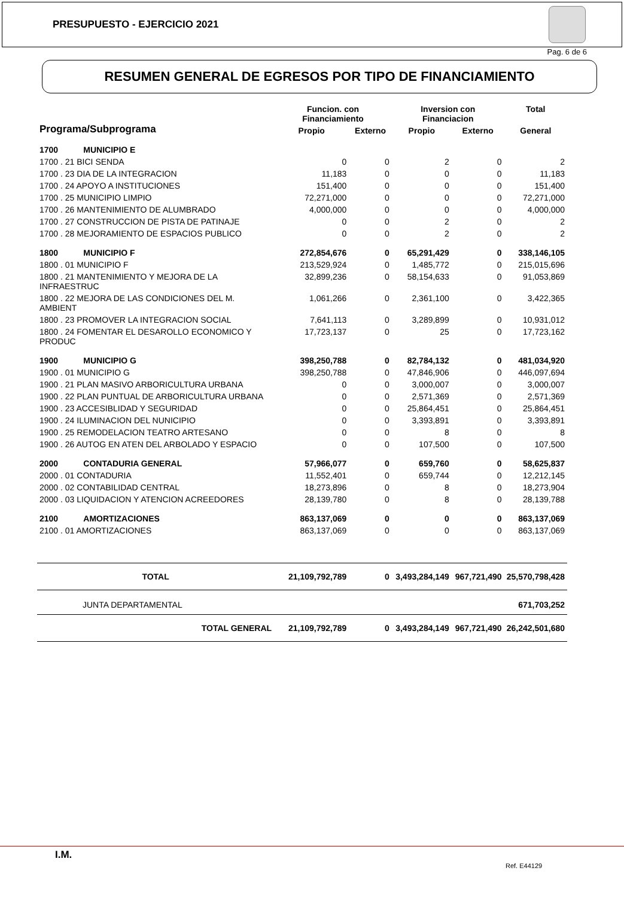PRESUPUESTO - EJERCICIO 2021
Pag. 6 de 6
RESUMEN GENERAL DE EGRESOS POR TIPO DE FINANCIAMIENTO
| Programa/Subprograma | | Funcion. con Financiamiento | | Inversion con Financiacion | | Total |
| --- | --- | --- | --- | --- | --- | --- |
| | | Propio | Externo | Propio | Externo | General |
| 1700 | MUNICIPIO E | | | | | |
| 1700 . 21 BICI SENDA | | 0 | 0 | 2 | 0 | 2 |
| 1700 . 23 DIA DE LA INTEGRACION | | 11,183 | 0 | 0 | 0 | 11,183 |
| 1700 . 24 APOYO A INSTITUCIONES | | 151,400 | 0 | 0 | 0 | 151,400 |
| 1700 . 25 MUNICIPIO LIMPIO | | 72,271,000 | 0 | 0 | 0 | 72,271,000 |
| 1700 . 26 MANTENIMIENTO DE ALUMBRADO | | 4,000,000 | 0 | 0 | 0 | 4,000,000 |
| 1700 . 27 CONSTRUCCION DE PISTA DE PATINAJE | | 0 | 0 | 2 | 0 | 2 |
| 1700 . 28 MEJORAMIENTO DE ESPACIOS PUBLICO | | 0 | 0 | 2 | 0 | 2 |
| 1800 | MUNICIPIO F | 272,854,676 | 0 | 65,291,429 | 0 | 338,146,105 |
| 1800 . 01 MUNICIPIO F | | 213,529,924 | 0 | 1,485,772 | 0 | 215,015,696 |
| 1800 . 21 MANTENIMIENTO Y MEJORA DE LA INFRAESTRUC | | 32,899,236 | 0 | 58,154,633 | 0 | 91,053,869 |
| 1800 . 22 MEJORA DE LAS CONDICIONES DEL M. AMBIENT | | 1,061,266 | 0 | 2,361,100 | 0 | 3,422,365 |
| 1800 . 23 PROMOVER LA INTEGRACION SOCIAL | | 7,641,113 | 0 | 3,289,899 | 0 | 10,931,012 |
| 1800 . 24 FOMENTAR EL DESAROLLO ECONOMICO Y PRODUC | | 17,723,137 | 0 | 25 | 0 | 17,723,162 |
| 1900 | MUNICIPIO G | 398,250,788 | 0 | 82,784,132 | 0 | 481,034,920 |
| 1900 . 01 MUNICIPIO G | | 398,250,788 | 0 | 47,846,906 | 0 | 446,097,694 |
| 1900 . 21 PLAN MASIVO ARBORICULTURA URBANA | | 0 | 0 | 3,000,007 | 0 | 3,000,007 |
| 1900 . 22 PLAN PUNTUAL DE ARBORICULTURA URBANA | | 0 | 0 | 2,571,369 | 0 | 2,571,369 |
| 1900 . 23 ACCESIBLIDAD Y SEGURIDAD | | 0 | 0 | 25,864,451 | 0 | 25,864,451 |
| 1900 . 24 ILUMINACION DEL NUNICIPIO | | 0 | 0 | 3,393,891 | 0 | 3,393,891 |
| 1900 . 25 REMODELACION TEATRO ARTESANO | | 0 | 0 | 8 | 0 | 8 |
| 1900 . 26 AUTOG EN ATEN DEL ARBOLADO Y ESPACIO | | 0 | 0 | 107,500 | 0 | 107,500 |
| 2000 | CONTADURIA GENERAL | 57,966,077 | 0 | 659,760 | 0 | 58,625,837 |
| 2000 . 01 CONTADURIA | | 11,552,401 | 0 | 659,744 | 0 | 12,212,145 |
| 2000 . 02 CONTABILIDAD CENTRAL | | 18,273,896 | 0 | 8 | 0 | 18,273,904 |
| 2000 . 03 LIQUIDACION Y ATENCION ACREEDORES | | 28,139,780 | 0 | 8 | 0 | 28,139,788 |
| 2100 | AMORTIZACIONES | 863,137,069 | 0 | 0 | 0 | 863,137,069 |
| 2100 . 01 AMORTIZACIONES | | 863,137,069 | 0 | 0 | 0 | 863,137,069 |
| TOTAL | | 21,109,792,789 | 0 | 3,493,284,149 | 967,721,490 | 25,570,798,428 |
| JUNTA DEPARTAMENTAL | | | | | | 671,703,252 |
| TOTAL GENERAL | | 21,109,792,789 | 0 | 3,493,284,149 | 967,721,490 | 26,242,501,680 |
I.M.
Ref. E44129